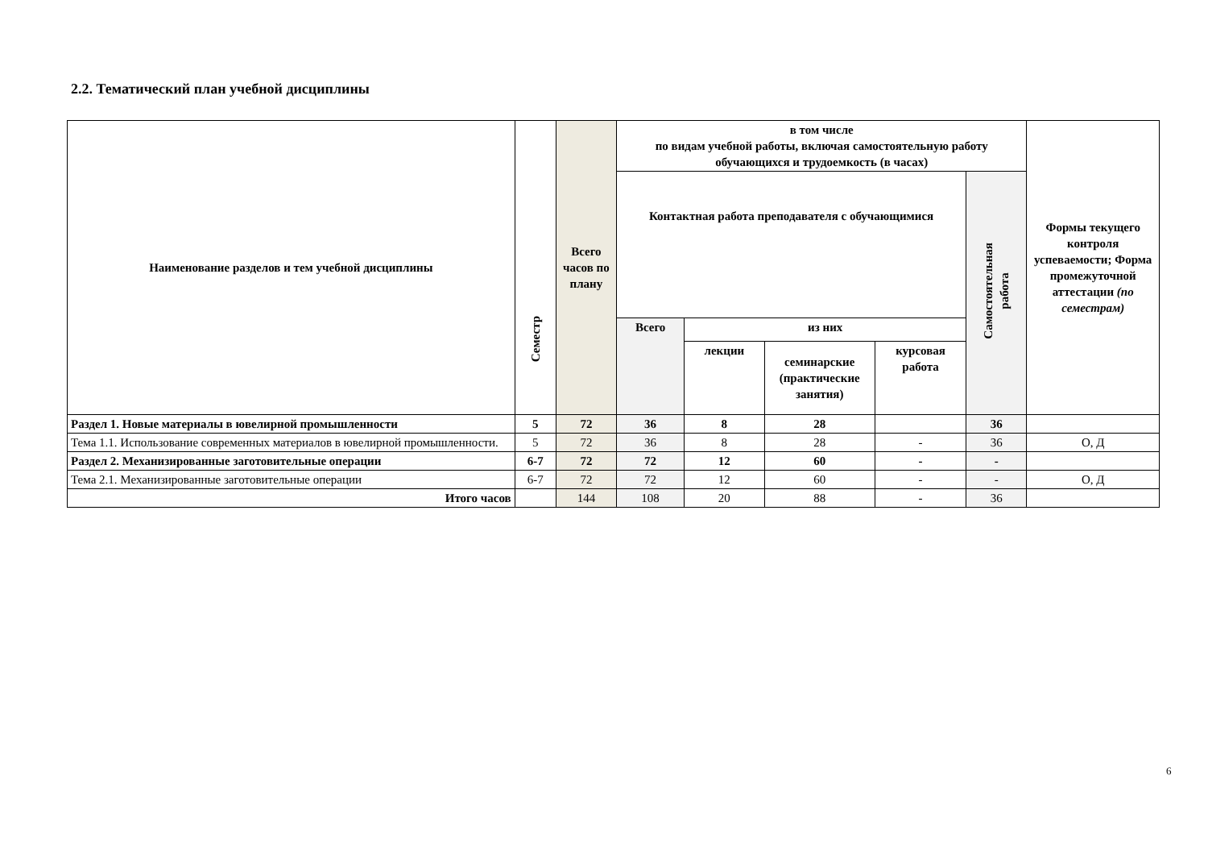2.2. Тематический план учебной дисциплины
| Наименование разделов и тем учебной дисциплины | Семестр | Всего часов по плану | в том числе по видам учебной работы, включая самостоятельную работу обучающихся и трудоемкость (в часах) | | | | | Формы текущего контроля успеваемости; Форма промежуточной аттестации (по семестрам) |
| --- | --- | --- | --- | --- | --- | --- | --- | --- |
| | | | Контактная работа преподавателя с обучающимися | | | | Самостоятельная работа | |
| | | | Всего | из них | | | | |
| | | | | лекции | семинарские (практические занятия) | курсовая работа | | |
| Раздел 1. Новые материалы в ювелирной промышленности | 5 | 72 | 36 | 8 | 28 | | 36 | |
| Тема 1.1. Использование современных материалов в ювелирной промышленности. | 5 | 72 | 36 | 8 | 28 | - | 36 | О, Д |
| Раздел 2. Механизированные заготовительные операции | 6-7 | 72 | 72 | 12 | 60 | - | - | |
| Тема 2.1. Механизированные заготовительные операции | 6-7 | 72 | 72 | 12 | 60 | - | - | О, Д |
| Итого часов | | 144 | 108 | 20 | 88 | - | 36 | |
6